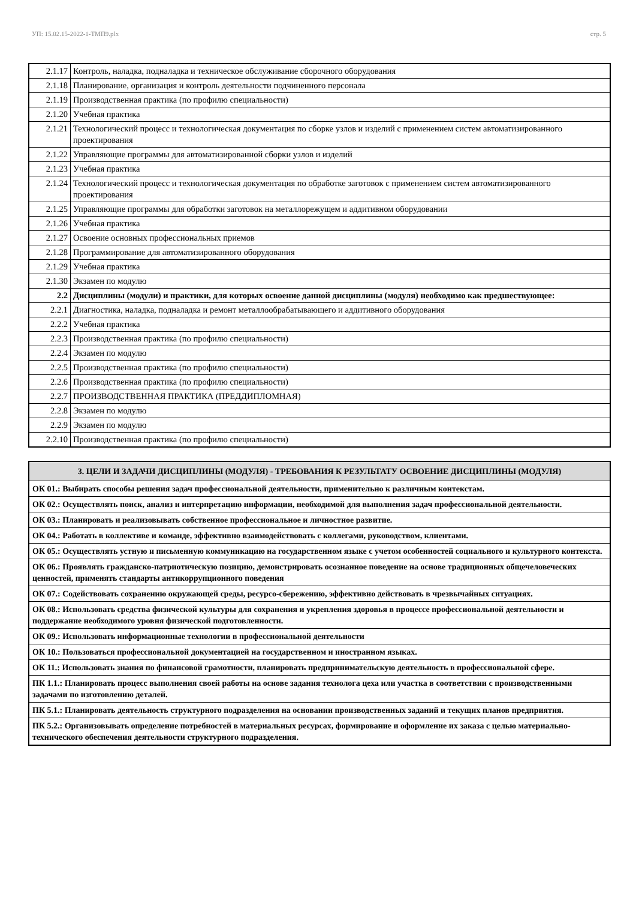УП: 15.02.15-2022-1-ТМП9.plx стр. 5
| 2.1.17 | Контроль, наладка, подналадка и техническое обслуживание сборочного оборудования |
| 2.1.18 | Планирование, организация и контроль деятельности подчиненного персонала |
| 2.1.19 | Производственная практика (по профилю специальности) |
| 2.1.20 | Учебная практика |
| 2.1.21 | Технологический процесс и технологическая документация по сборке узлов и изделий с применением систем автоматизированного проектирования |
| 2.1.22 | Управляющие программы для автоматизированной сборки узлов и изделий |
| 2.1.23 | Учебная практика |
| 2.1.24 | Технологический процесс и технологическая документация по обработке заготовок с применением систем автоматизированного проектирования |
| 2.1.25 | Управляющие программы для обработки заготовок на металлорежущем и аддитивном оборудовании |
| 2.1.26 | Учебная практика |
| 2.1.27 | Освоение основных профессиональных приемов |
| 2.1.28 | Программирование для автоматизированного оборудования |
| 2.1.29 | Учебная практика |
| 2.1.30 | Экзамен по модулю |
| 2.2 | Дисциплины (модули) и практики, для которых освоение данной дисциплины (модуля) необходимо как предшествующее: |
| 2.2.1 | Диагностика, наладка, подналадка и ремонт металлообрабатывающего и аддитивного оборудования |
| 2.2.2 | Учебная практика |
| 2.2.3 | Производственная практика (по профилю специальности) |
| 2.2.4 | Экзамен по модулю |
| 2.2.5 | Производственная практика (по профилю специальности) |
| 2.2.6 | Производственная практика (по профилю специальности) |
| 2.2.7 | ПРОИЗВОДСТВЕННАЯ ПРАКТИКА (ПРЕДДИПЛОМНАЯ) |
| 2.2.8 | Экзамен по модулю |
| 2.2.9 | Экзамен по модулю |
| 2.2.10 | Производственная практика (по профилю специальности) |
| 3. ЦЕЛИ И ЗАДАЧИ ДИСЦИПЛИНЫ (МОДУЛЯ) - ТРЕБОВАНИЯ К РЕЗУЛЬТАТУ ОСВОЕНИЕ ДИСЦИПЛИНЫ (МОДУЛЯ) |
| --- |
| ОК 01.: Выбирать способы решения задач профессиональной деятельности, применительно к различным контекстам. |
| ОК 02.: Осуществлять поиск, анализ и интерпретацию информации, необходимой для выполнения задач профессиональной деятельности. |
| ОК 03.: Планировать и реализовывать собственное профессиональное и личностное развитие. |
| ОК 04.: Работать в коллективе и команде, эффективно взаимодействовать с коллегами, руководством, клиентами. |
| ОК 05.: Осуществлять устную и письменную коммуникацию на государственном языке с учетом особенностей социального и культурного контекста. |
| ОК 06.: Проявлять гражданско-патриотическую позицию, демонстрировать осознанное поведение на основе традиционных общечеловеческих ценностей, применять стандарты антикоррупционного поведения |
| ОК 07.: Содействовать сохранению окружающей среды, ресурсо-сбережению, эффективно действовать в чрезвычайных ситуациях. |
| ОК 08.: Использовать средства физической культуры для сохранения и укрепления здоровья в процессе профессиональной деятельности и поддержание необходимого уровня физической подготовленности. |
| ОК 09.: Использовать информационные технологии в профессиональной деятельности |
| ОК 10.: Пользоваться профессиональной документацией на государственном и иностранном языках. |
| ОК 11.: Использовать знания по финансовой грамотности, планировать предпринимательскую деятельность в профессиональной сфере. |
| ПК 1.1.: Планировать процесс выполнения своей работы на основе задания технолога цеха или участка в соответствии с производственными задачами по изготовлению деталей. |
| ПК 5.1.: Планировать деятельность структурного подразделения на основании производственных заданий и текущих планов предприятия. |
| ПК 5.2.: Организовывать определение потребностей в материальных ресурсах, формирование и оформление их заказа с целью материально-технического обеспечения деятельности структурного подразделения. |